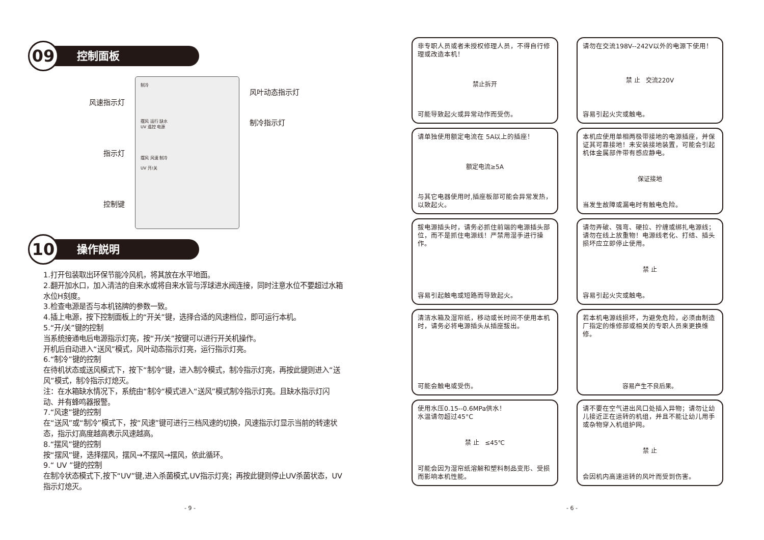09
控制面板
风速指示灯
指示灯
控制键
制冷
摆风 运行 缺水
UV 遥控 电源
摆风 风速 制冷
UV 开/关
风叶动态指示灯
制冷指示灯
10
操作説明
1.打开包装取出环保节能冷风机，将其放在水平地面。
2.翻开加水口，加入清洁的自来水或将自来水管与浮球进水阀连接，同时注意水位不要超过水箱水位H刻度。
3.检查电源是否与本机铭牌的参数一致。
4.插上电源，按下控制面板上的“开关”键，选择合适的风速档位，即可运行本机。
5.“开/关”键的控制
当系统接通电后电源指示灯亮，按“开/关”按键可以进行开关机操作。
开机后自动进入“送风”模式，风叶动态指示灯亮，运行指示灯亮。
6.“制冷”键的控制
在待机状态或送风模式下，按下“制冷”键，进入制冷模式，制冷指示灯亮，再按此键则进入“送风”模式，制冷指示灯熄灭。
注：在水箱缺水情况下，系统由“制冷“模式进入“送风”模式制冷指示灯亮。且缺水指示灯闪动、并有蜂鸣器报警。
7.“风速”键的控制
在“送风”或“制冷”模式下，按“风速”键可进行三档风速的切换，风速指示灯显示当前的转速状态，指示灯高度越高表示风速越高。
8.“摆风”键的控制
按“摆风”键，选择摆风，摆风→不摆风→摆风，依此循环。
9.“ UV ”键的控制
在制冷状态模式下,按下“UV”键,进入杀菌模式,UV指示灯亮；再按此键则停止UV杀菌状态，UV指示灯熄灭。
- 9 -
非专职人员或者未授权修理人员，不得自行修理或改造本机！
禁止拆开
可能导致起火或异常动作而受伤。
请勿在交流198V--242V以外的电源下使用！
禁 止 交流220V
容易引起火灾或触电。
请单独使用额定电流在 5A以上的插座！
额定电流≥5A
与其它电器使用时,插座板部可能会异常发热，以致起火。
本机应使用单相两极带接地的电源插座，并保证其可靠接地！未安装接地装置，可能会引起机体金属部件带有感应静电。
保证接地
当发生故障或漏电时有触电危险。
拔电源插头时，请务必抓住前端的电源插头部位，而不是抓住电源线！严禁用湿手进行操作。
容易引起触电或短路而导致起火。
请勿弄破、强弯、硬拉、拧缠或绑扎电源线；请勿在线上放重物！电源线老化、打结、插头损坏应立即停止使用。
禁 止
容易引起火灾或触电。
清洁水箱及湿帘纸，移动或长时间不使用本机时，请务必将电源插头从插座拔出。
可能会触电或受伤。
若本机电源线损坏，为避免危险，必须由制造厂指定的维修部或相关的专职人员来更换维修。
容易产生不良后果。
使用水压0.15--0.6MPa供水！
水温请勿超过45°C
禁 止 ≤45℃
可能会因为湿帘纸溶解和塑料制品变形、受损而影响本机性能。
请不要在空气进出风口处插入异物；请勿让幼儿接近正在运转的机组，并且不能让幼儿用手或杂物穿入机组护网。
禁 止
会因机内高速运转的风叶而受到伤害。
- 6 -